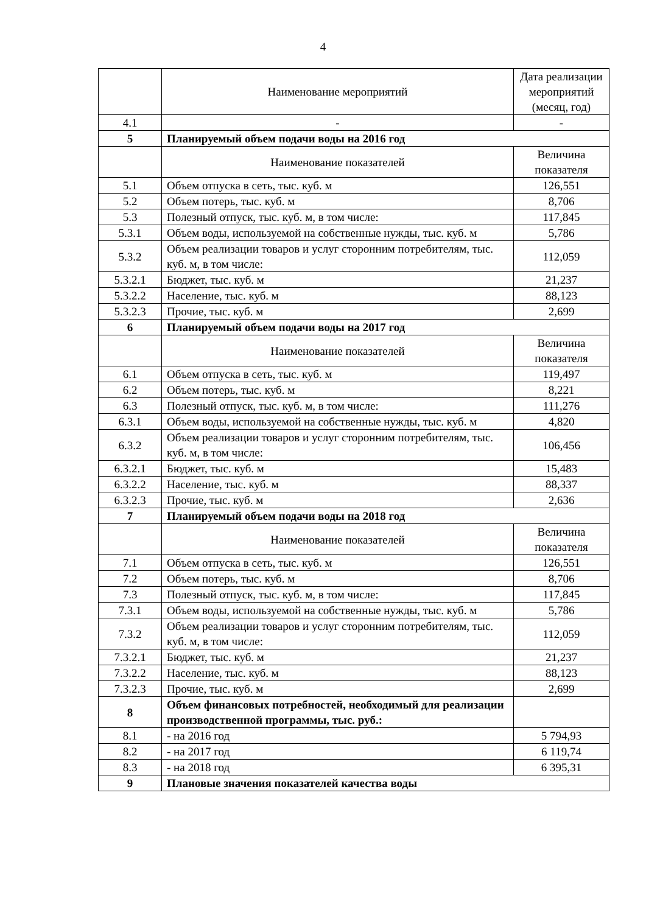4
| | Наименование мероприятий | Дата реализации мероприятий (месяц, год) |
| --- | --- | --- |
| 4.1 | - | - |
| 5 | Планируемый объем подачи воды на 2016 год | |
| | Наименование показателей | Величина показателя |
| 5.1 | Объем отпуска в сеть, тыс. куб. м | 126,551 |
| 5.2 | Объем потерь, тыс. куб. м | 8,706 |
| 5.3 | Полезный отпуск, тыс. куб. м, в том числе: | 117,845 |
| 5.3.1 | Объем воды, используемой на собственные нужды, тыс. куб. м | 5,786 |
| 5.3.2 | Объем реализации товаров и услуг сторонним потребителям, тыс. куб. м, в том числе: | 112,059 |
| 5.3.2.1 | Бюджет, тыс. куб. м | 21,237 |
| 5.3.2.2 | Население, тыс. куб. м | 88,123 |
| 5.3.2.3 | Прочие, тыс. куб. м | 2,699 |
| 6 | Планируемый объем подачи воды на 2017 год | |
| | Наименование показателей | Величина показателя |
| 6.1 | Объем отпуска в сеть, тыс. куб. м | 119,497 |
| 6.2 | Объем потерь, тыс. куб. м | 8,221 |
| 6.3 | Полезный отпуск, тыс. куб. м, в том числе: | 111,276 |
| 6.3.1 | Объем воды, используемой на собственные нужды, тыс. куб. м | 4,820 |
| 6.3.2 | Объем реализации товаров и услуг сторонним потребителям, тыс. куб. м, в том числе: | 106,456 |
| 6.3.2.1 | Бюджет, тыс. куб. м | 15,483 |
| 6.3.2.2 | Население, тыс. куб. м | 88,337 |
| 6.3.2.3 | Прочие, тыс. куб. м | 2,636 |
| 7 | Планируемый объем подачи воды на 2018 год | |
| | Наименование показателей | Величина показателя |
| 7.1 | Объем отпуска в сеть, тыс. куб. м | 126,551 |
| 7.2 | Объем потерь, тыс. куб. м | 8,706 |
| 7.3 | Полезный отпуск, тыс. куб. м, в том числе: | 117,845 |
| 7.3.1 | Объем воды, используемой на собственные нужды, тыс. куб. м | 5,786 |
| 7.3.2 | Объем реализации товаров и услуг сторонним потребителям, тыс. куб. м, в том числе: | 112,059 |
| 7.3.2.1 | Бюджет, тыс. куб. м | 21,237 |
| 7.3.2.2 | Население, тыс. куб. м | 88,123 |
| 7.3.2.3 | Прочие, тыс. куб. м | 2,699 |
| 8 | Объем финансовых потребностей, необходимый для реализации производственной программы, тыс. руб.: | |
| 8.1 | - на 2016 год | 5 794,93 |
| 8.2 | - на 2017 год | 6 119,74 |
| 8.3 | - на 2018 год | 6 395,31 |
| 9 | Плановые значения показателей качества воды | |